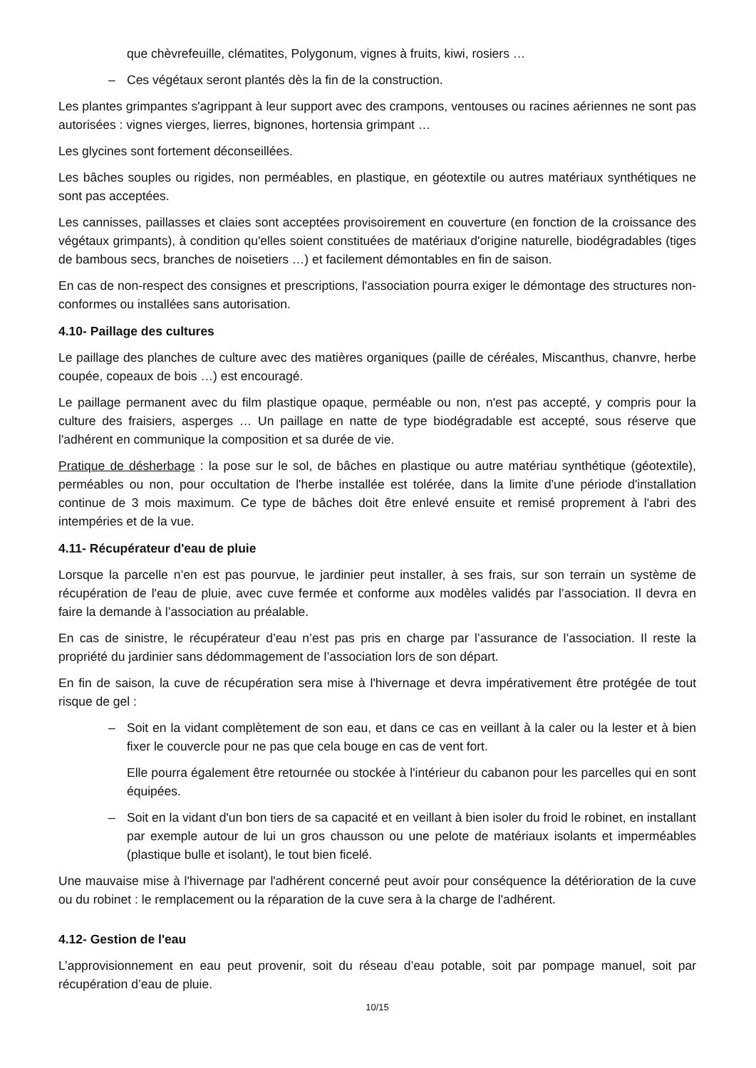que chèvrefeuille, clématites, Polygonum, vignes à fruits, kiwi, rosiers …
– Ces végétaux seront plantés dès la fin de la construction.
Les plantes grimpantes s'agrippant à leur support avec des crampons, ventouses ou racines aériennes ne sont pas autorisées : vignes vierges, lierres, bignones, hortensia grimpant …
Les glycines sont fortement déconseillées.
Les bâches souples ou rigides, non perméables, en plastique, en géotextile ou autres matériaux synthétiques ne sont pas acceptées.
Les cannisses, paillasses et claies sont acceptées provisoirement en couverture (en fonction de la croissance des végétaux grimpants), à condition qu'elles soient constituées de matériaux d'origine naturelle, biodégradables (tiges de bambous secs, branches de noisetiers …) et facilement démontables en fin de saison.
En cas de non-respect des consignes et prescriptions, l'association pourra exiger le démontage des structures non-conformes ou installées sans autorisation.
4.10- Paillage des cultures
Le paillage des planches de culture avec des matières organiques (paille de céréales, Miscanthus, chanvre, herbe coupée, copeaux de bois …) est encouragé.
Le paillage permanent avec du film plastique opaque, perméable ou non, n'est pas accepté, y compris pour la culture des fraisiers, asperges … Un paillage en natte de type biodégradable est accepté, sous réserve que l'adhérent en communique la composition et sa durée de vie.
Pratique de désherbage : la pose sur le sol, de bâches en plastique ou autre matériau synthétique (géotextile), perméables ou non, pour occultation de l'herbe installée est tolérée, dans la limite d'une période d'installation continue de 3 mois maximum. Ce type de bâches doit être enlevé ensuite et remisé proprement à l'abri des intempéries et de la vue.
4.11- Récupérateur d'eau de pluie
Lorsque la parcelle n’en est pas pourvue, le jardinier peut installer, à ses frais, sur son terrain un système de récupération de l'eau de pluie, avec cuve fermée et conforme aux modèles validés par l’association. Il devra en faire la demande à l’association au préalable.
En cas de sinistre, le récupérateur d’eau n’est pas pris en charge par l’assurance de l’association. Il reste la propriété du jardinier sans dédommagement de l’association lors de son départ.
En fin de saison, la cuve de récupération sera mise à l'hivernage et devra impérativement être protégée de tout risque de gel :
– Soit en la vidant complètement de son eau, et dans ce cas en veillant à la caler ou la lester et à bien fixer le couvercle pour ne pas que cela bouge en cas de vent fort.
Elle pourra également être retournée ou stockée à l'intérieur du cabanon pour les parcelles qui en sont équipées.
– Soit en la vidant d'un bon tiers de sa capacité et en veillant à bien isoler du froid le robinet, en installant par exemple autour de lui un gros chausson ou une pelote de matériaux isolants et imperméables (plastique bulle et isolant), le tout bien ficelé.
Une mauvaise mise à l'hivernage par l'adhérent concerné peut avoir pour conséquence la détérioration de la cuve ou du robinet : le remplacement ou la réparation de la cuve sera à la charge de l'adhérent.
4.12- Gestion de l'eau
L’approvisionnement en eau peut provenir, soit du réseau d’eau potable, soit par pompage manuel, soit par récupération d’eau de pluie.
10/15